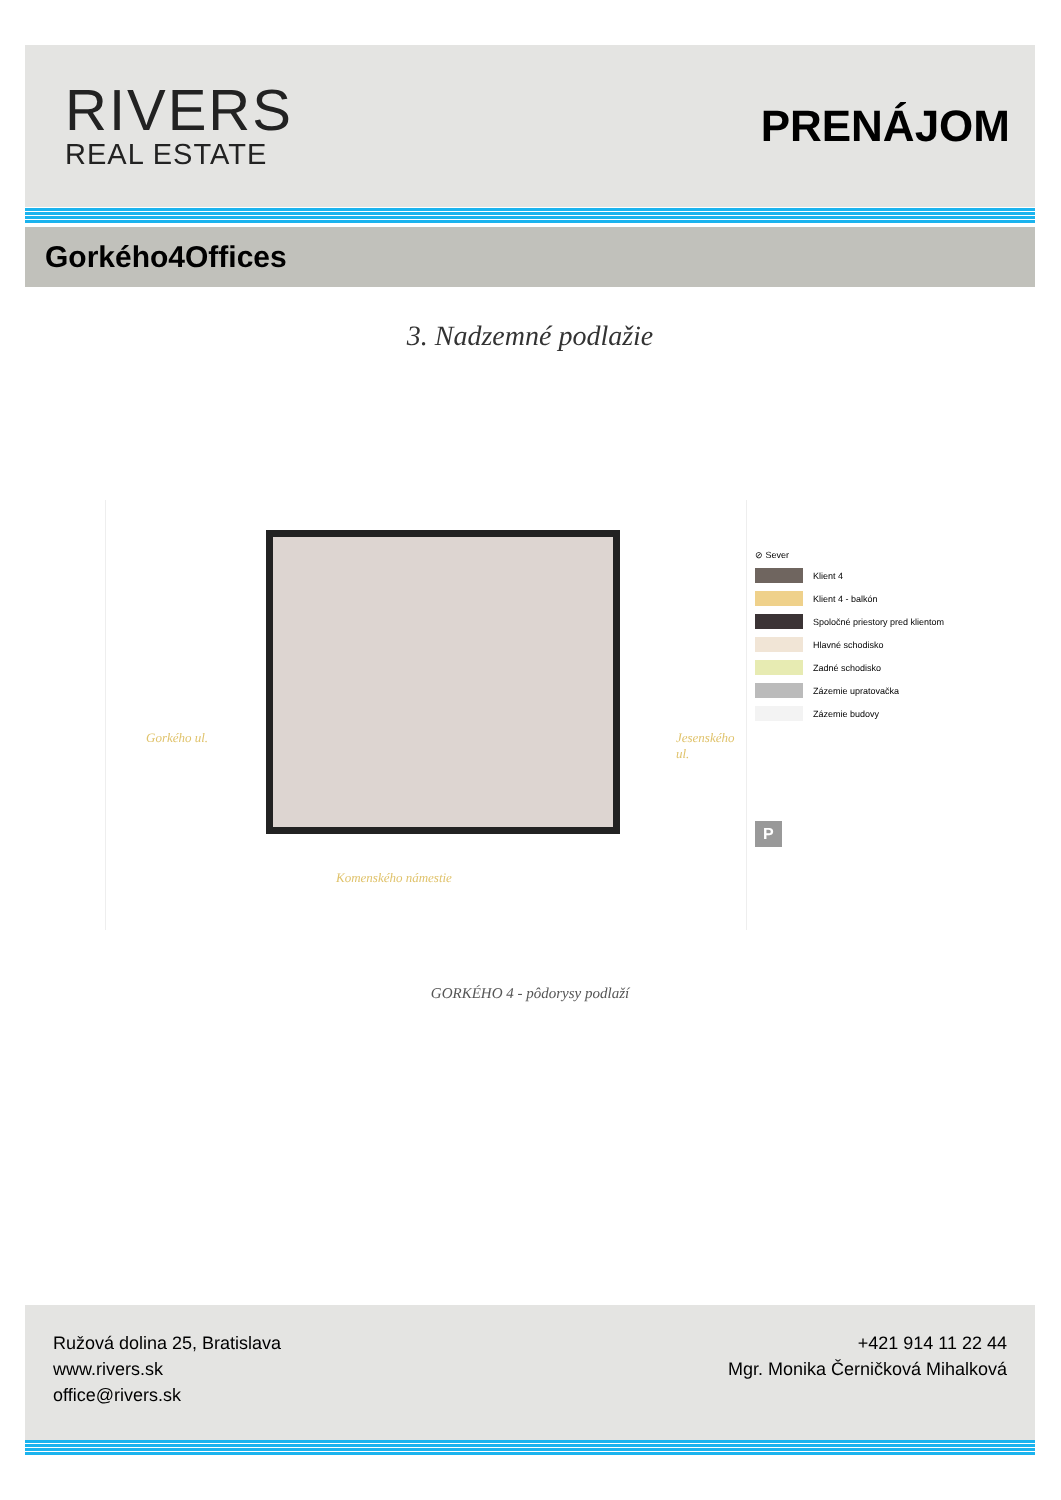RIVERS
REAL ESTATE
PRENÁJOM
Gorkého4Offices
3. Nadzemné podlažie
Gorkého ul. Jesenského ul.
Komenského námestie
⊘ Sever
Klient 4
Klient 4 - balkón
Spoločné priestory pred klientom
Hlavné schodisko
Zadné schodisko
Zázemie upratovačka
Zázemie budovy
P
GORKÉHO 4 - pôdorysy podlaží
Ružová dolina 25, Bratislava
www.rivers.sk
office@rivers.sk
+421 914 11 22 44
Mgr. Monika Černičková Mihalková